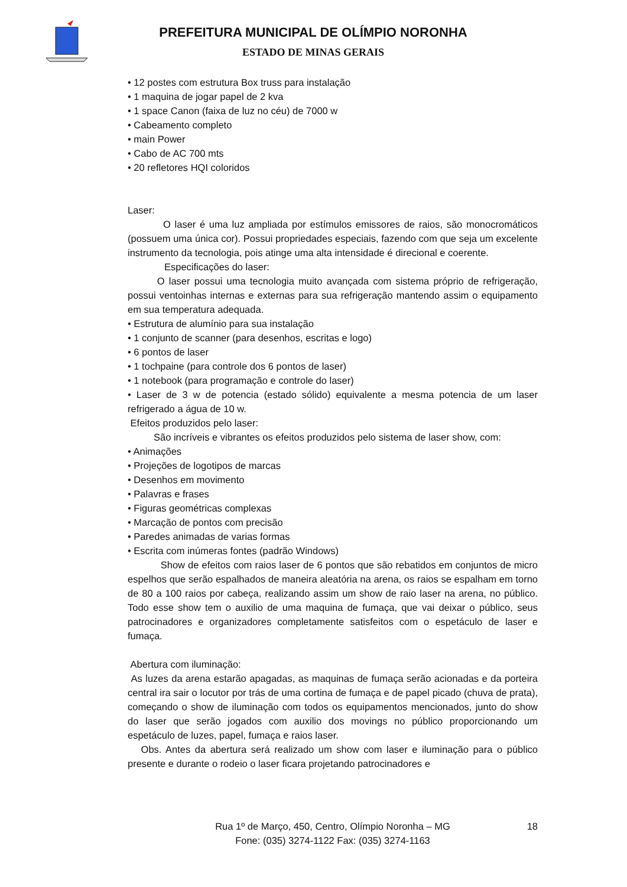PREFEITURA MUNICIPAL DE OLÍMPIO NORONHA
ESTADO DE MINAS GERAIS
• 12 postes com estrutura Box truss para instalação
• 1 maquina de jogar papel de 2 kva
• 1 space Canon (faixa de luz no céu) de 7000 w
• Cabeamento completo
• main Power
• Cabo de AC 700 mts
• 20 refletores HQI coloridos
Laser:
O laser é uma luz ampliada por estímulos emissores de raios, são monocromáticos (possuem uma única cor). Possui propriedades especiais, fazendo com que seja um excelente instrumento da tecnologia, pois atinge uma alta intensidade é direcional e coerente.
Especificações do laser:
O laser possui uma tecnologia muito avançada com sistema próprio de refrigeração, possui ventoinhas internas e externas para sua refrigeração mantendo assim o equipamento em sua temperatura adequada.
• Estrutura de alumínio para sua instalação
• 1 conjunto de scanner (para desenhos, escritas e logo)
• 6 pontos de laser
• 1 tochpaine (para controle dos 6 pontos de laser)
• 1 notebook (para programação e controle do laser)
• Laser de 3 w de potencia (estado sólido) equivalente a mesma potencia de um laser refrigerado a água de 10 w.
Efeitos produzidos pelo laser:
São incríveis e vibrantes os efeitos produzidos pelo sistema de laser show, com:
• Animações
• Projeções de logotipos de marcas
• Desenhos em movimento
• Palavras e frases
• Figuras geométricas complexas
• Marcação de pontos com precisão
• Paredes animadas de varias formas
• Escrita com inúmeras fontes (padrão Windows)
Show de efeitos com raios laser de 6 pontos que são rebatidos em conjuntos de micro espelhos que serão espalhados de maneira aleatória na arena, os raios se espalham em torno de 80 a 100 raios por cabeça, realizando assim um show de raio laser na arena, no público. Todo esse show tem o auxilio de uma maquina de fumaça, que vai deixar o público, seus patrocinadores e organizadores completamente satisfeitos com o espetáculo de laser e fumaça.
Abertura com iluminação:
As luzes da arena estarão apagadas, as maquinas de fumaça serão acionadas e da porteira central ira sair o locutor por trás de uma cortina de fumaça e de papel picado (chuva de prata), começando o show de iluminação com todos os equipamentos mencionados, junto do show do laser que serão jogados com auxilio dos movings no público proporcionando um espetáculo de luzes, papel, fumaça e raios laser.
Obs. Antes da abertura será realizado um show com laser e iluminação para o público presente e durante o rodeio o laser ficara projetando patrocinadores e
18
Rua 1º de Março, 450, Centro, Olímpio Noronha – MG
Fone: (035) 3274-1122 Fax: (035) 3274-1163